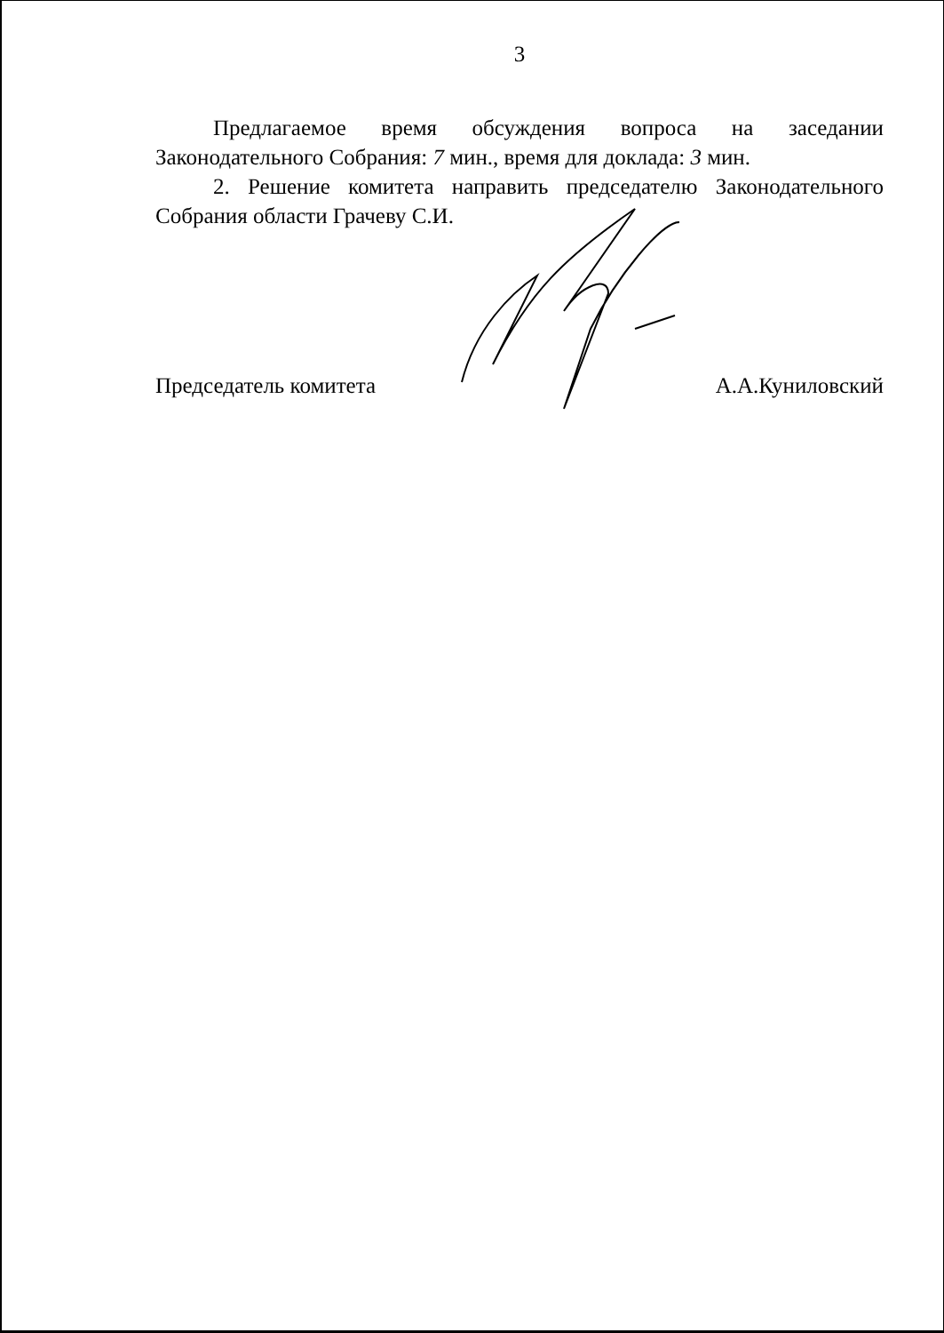3
Предлагаемое время обсуждения вопроса на заседании Законодательного Собрания: 7 мин., время для доклада: 3 мин.
2. Решение комитета направить председателю Законодательного Собрания области Грачеву С.И.
Председатель комитета А.А.Куниловский